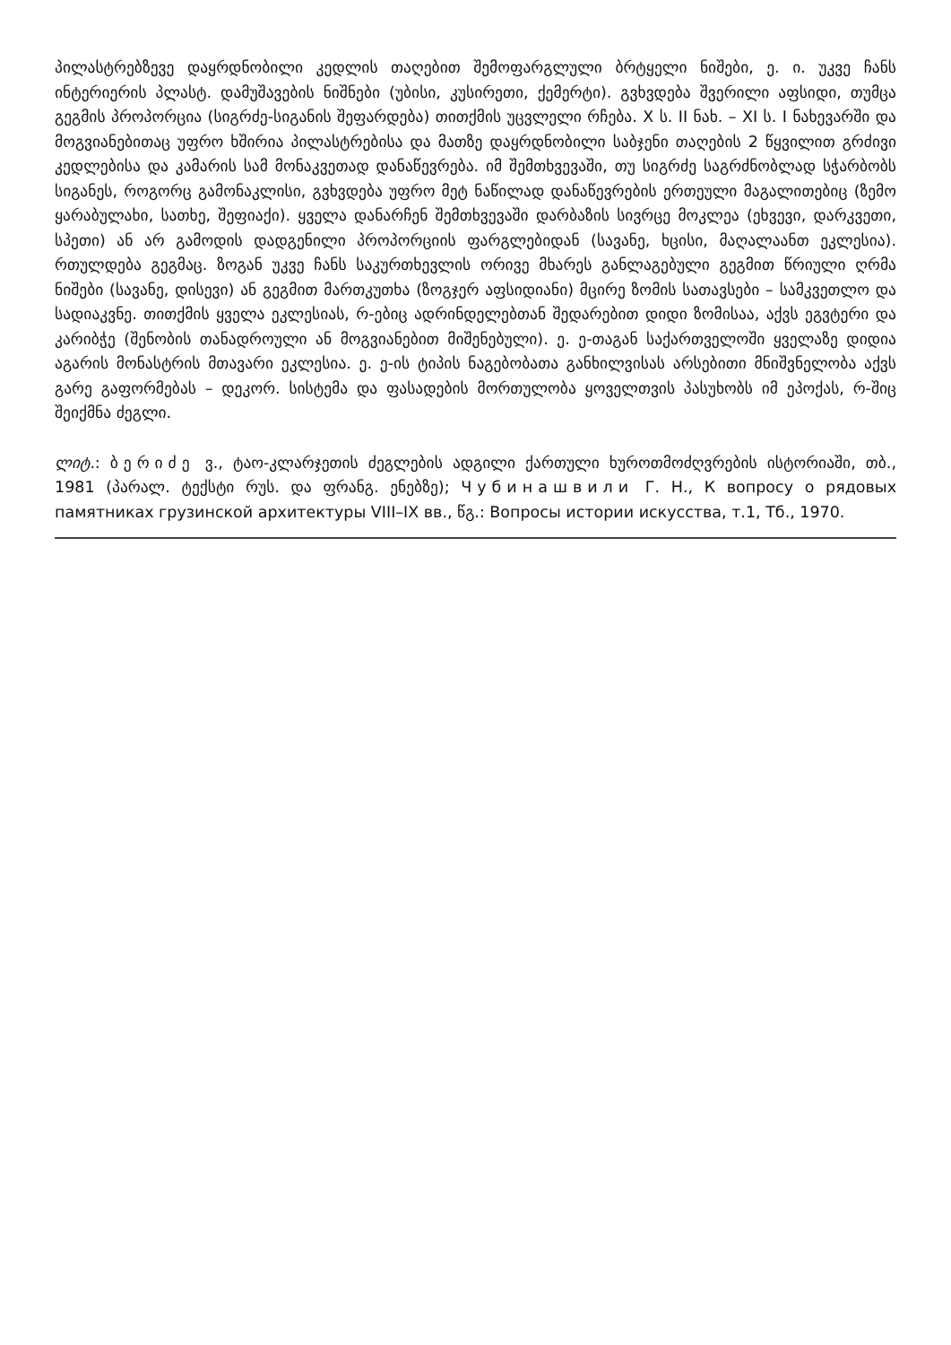პილასტრებზევე დაყრდნობილი კედლის თაღებით შემოფარგლული ბრტყელი ნიშები, ე. ი. უკვე ჩანს ინტერიერის პლასტ. დამუშავების ნიშნები (უბისი, კუსირეთი, ქემერტი). გვხვდება შვერილი აფსიდი, თუმცა გეგმის პროპორცია (სიგრძე-სიგანის შეფარდება) თითქმის უცვლელი რჩება. X ს. II ნახ. – XI ს. I ნახევარში და მოგვიანებითაც უფრო ხშირია პილასტრებისა და მათზე დაყრდნობილი საბჯენი თაღების 2 წყვილით გრძივი კედლებისა და კამარის სამ მონაკვეთად დანაწევრება. იმ შემთხვევაში, თუ სიგრძე საგრძნობლად სჭარბობს სიგანეს, როგორც გამონაკლისი, გვხვდება უფრო მეტ ნაწილად დანაწევრების ერთეული მაგალითებიც (ზემო ყარაბულახი, სათხე, შეფიაქი). ყველა დანარჩენ შემთხვევაში დარბაზის სივრცე მოკლეა (ეხვევი, დარკვეთი, სპეთი) ან არ გამოდის დადგენილი პროპორციის ფარგლებიდან (სავანე, ხცისი, მაღალაანთ ეკლესია). რთულდება გეგმაც. ზოგან უკვე ჩანს საკურთხევლის ორივე მხარეს განლაგებული გეგმით წრიული ღრმა ნიშები (სავანე, დისევი) ან გეგმით მართკუთხა (ზოგჯერ აფსიდიანი) მცირე ზომის სათავსები – სამკვეთლო და სადიაკვნე. თითქმის ყველა ეკლესიას, რ-ებიც ადრინდელებთან შედარებით დიდი ზომისაა, აქვს ეგვტერი და კარიბჭე (შენობის თანადროული ან მოგვიანებით მიშენებული). ე. ე-თაგან საქართველოში ყველაზე დიდია აგარის მონასტრის მთავარი ეკლესია. ე. ე-ის ტიპის ნაგებობათა განხილვისას არსებითი მნიშვნელობა აქვს გარე გაფორმებას – დეკორ. სისტემა და ფასადების მორთულობა ყოველთვის პასუხობს იმ ეპოქას, რ-შიც შეიქმნა ძეგლი.
ლიტ.: ბერიძე ვ., ტაო-კლარჯეთის ძეგლების ადგილი ქართული ხუროთმოძღვრების ისტორიაში, თბ., 1981 (პარალ. ტექსტი რუს. და ფრანგ. ენებზე); Чубинашвили Г. Н., К вопросу о рядовых памятниках грузинской архитектуры VIII–IX вв., წგ.: Вопросы истории искусства, т.1, Тб., 1970.